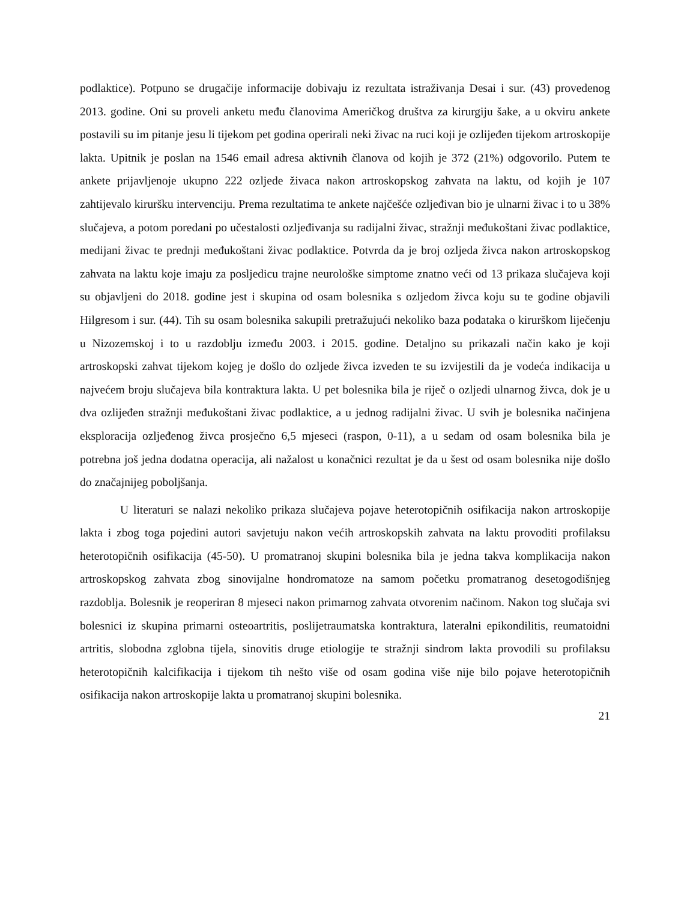podlaktice). Potpuno se drugačije informacije dobivaju iz rezultata istraživanja Desai i sur. (43) provedenog 2013. godine. Oni su proveli anketu među članovima Američkog društva za kirurgiju šake, a u okviru ankete postavili su im pitanje jesu li tijekom pet godina operirali neki živac na ruci koji je ozlijeđen tijekom artroskopije lakta. Upitnik je poslan na 1546 email adresa aktivnih članova od kojih je 372 (21%) odgovorilo. Putem te ankete prijavljenoje ukupno 222 ozljede živaca nakon artroskopskog zahvata na laktu, od kojih je 107 zahtijevalo kiruršku intervenciju. Prema rezultatima te ankete najčešće ozljeđivan bio je ulnarni živac i to u 38% slučajeva, a potom poredani po učestalosti ozljeđivanja su radijalni živac, stražnji međukoštani živac podlaktice, medijani živac te prednji međukoštani živac podlaktice. Potvrda da je broj ozljeda živca nakon artroskopskog zahvata na laktu koje imaju za posljedicu trajne neurološke simptome znatno veći od 13 prikaza slučajeva koji su objavljeni do 2018. godine jest i skupina od osam bolesnika s ozljedom živca koju su te godine objavili Hilgresom i sur. (44). Tih su osam bolesnika sakupili pretražujući nekoliko baza podataka o kirurškom liječenju u Nizozemskoj i to u razdoblju između 2003. i 2015. godine. Detaljno su prikazali način kako je koji artroskopski zahvat tijekom kojeg je došlo do ozljede živca izveden te su izvijestili da je vodeća indikacija u najvećem broju slučajeva bila kontraktura lakta. U pet bolesnika bila je riječ o ozljedi ulnarnog živca, dok je u dva ozlijeđen stražnji međukoštani živac podlaktice, a u jednog radijalni živac. U svih je bolesnika načinjena eksploracija ozljeđenog živca prosječno 6,5 mjeseci (raspon, 0-11), a u sedam od osam bolesnika bila je potrebna još jedna dodatna operacija, ali nažalost u konačnici rezultat je da u šest od osam bolesnika nije došlo do značajnijeg poboljšanja.
U literaturi se nalazi nekoliko prikaza slučajeva pojave heterotopičnih osifikacija nakon artroskopije lakta i zbog toga pojedini autori savjetuju nakon većih artroskopskih zahvata na laktu provoditi profilaksu heterotopičnih osifikacija (45-50). U promatranoj skupini bolesnika bila je jedna takva komplikacija nakon artroskopskog zahvata zbog sinovijalne hondromatoze na samom početku promatranog desetogodišnjeg razdoblja. Bolesnik je reoperiran 8 mjeseci nakon primarnog zahvata otvorenim načinom. Nakon tog slučaja svi bolesnici iz skupina primarni osteoartritis, poslijetraumatska kontraktura, lateralni epikondilitis, reumatoidni artritis, slobodna zglobna tijela, sinovitis druge etiologije te stražnji sindrom lakta provodili su profilaksu heterotopičnih kalcifikacija i tijekom tih nešto više od osam godina više nije bilo pojave heterotopičnih osifikacija nakon artroskopije lakta u promatranoj skupini bolesnika.
21